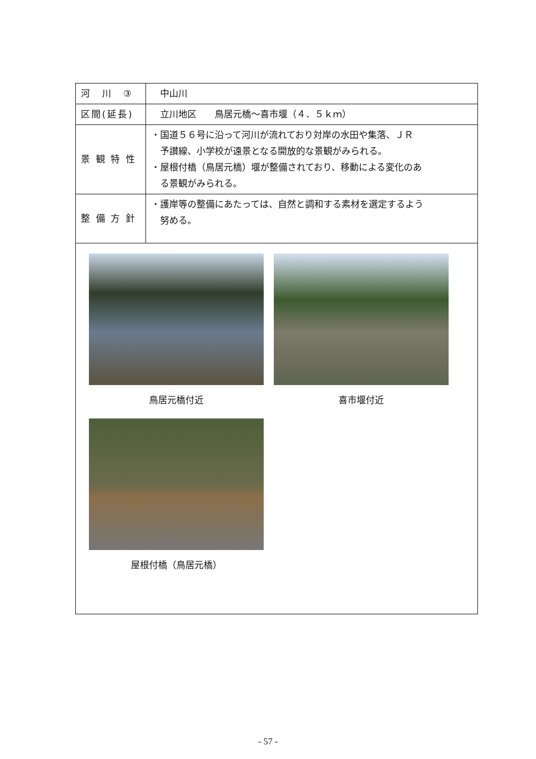| 河 川 ③ | 中山川 |
| 区間(延長) | 立川地区 鳥居元橋～喜市堰（４．５ｋｍ） |
| 景 観 特 性 | ・国道５６号に沿って河川が流れており対岸の水田や集落、ＪＲ 予讃線、小学校が遠景となる開放的な景観がみられる。 ・屋根付橋（鳥居元橋）堰が整備されており、移動による変化のあ る景観がみられる。 |
| 整 備 方 針 | ・護岸等の整備にあたっては、自然と調和する素材を選定するよう 努める。 |
| 鳥居元橋付近 喜市堰付近 屋根付橋（鳥居元橋） | |
- 57 -